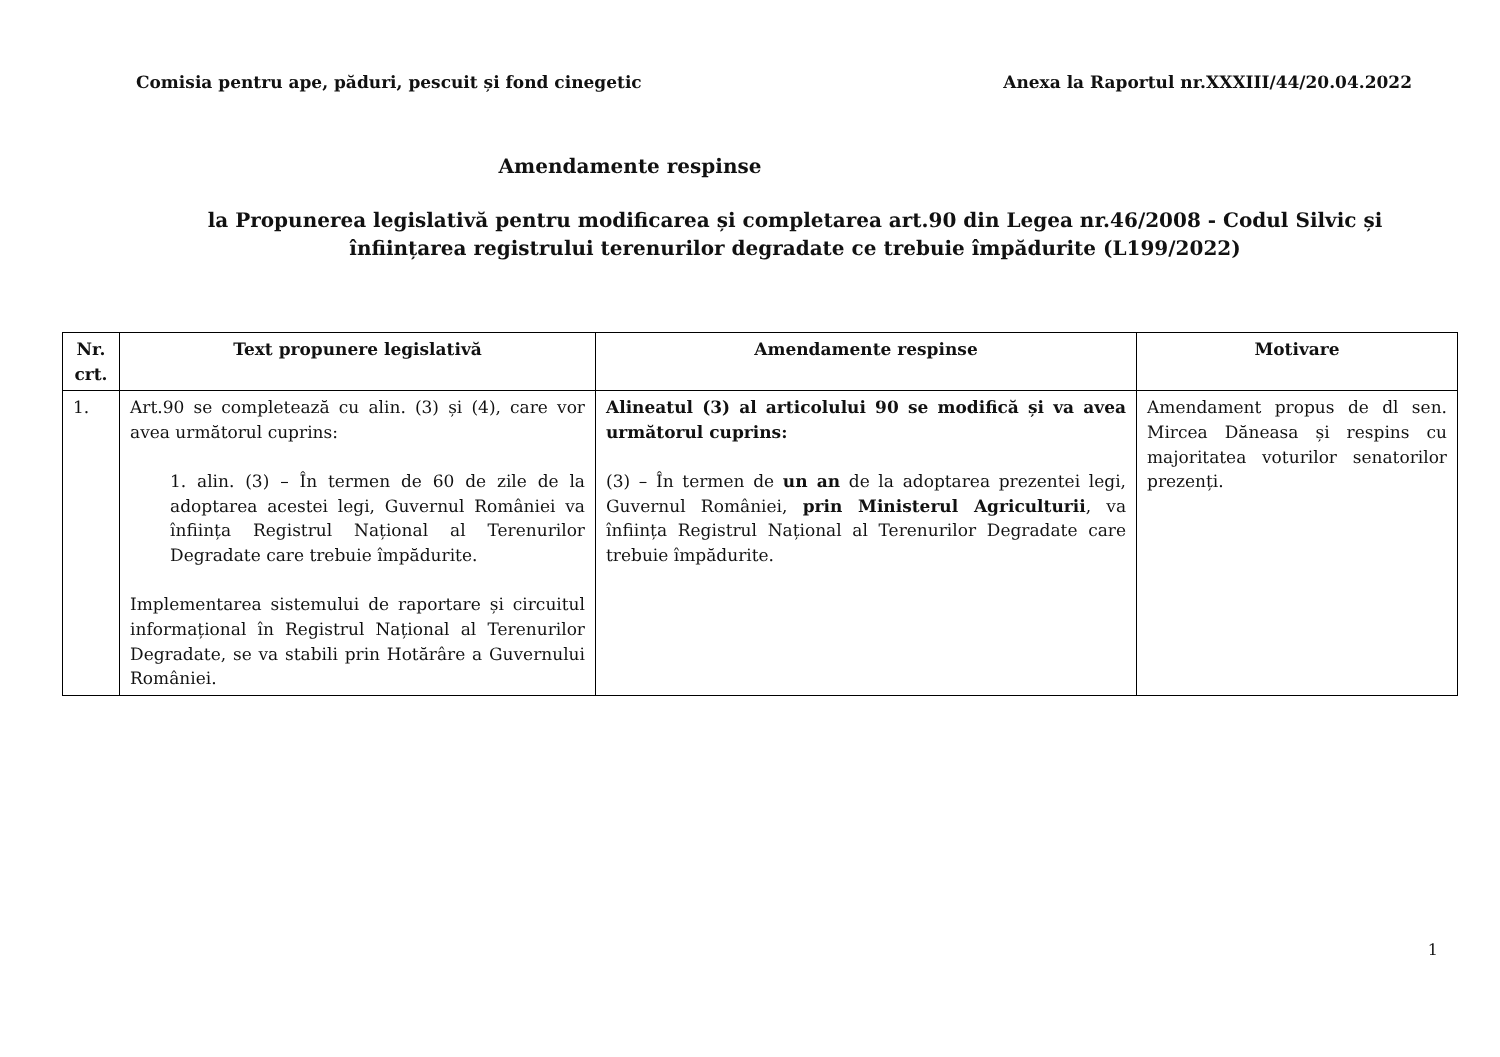Comisia pentru ape, păduri, pescuit și fond cinegetic Anexa la Raportul nr.XXXIII/44/20.04.2022
Amendamente respinse
la Propunerea legislativă pentru modificarea și completarea art.90 din Legea nr.46/2008 - Codul Silvic și înființarea registrului terenurilor degradate ce trebuie împădurite (L199/2022)
| Nr. crt. | Text propunere legislativă | Amendamente respinse | Motivare |
| --- | --- | --- | --- |
| 1. | Art.90 se completează cu alin. (3) și (4), care vor avea următorul cuprins: 1. alin. (3) – În termen de 60 de zile de la adoptarea acestei legi, Guvernul României va înființa Registrul Național al Terenurilor Degradate care trebuie împădurite. Implementarea sistemului de raportare și circuitul informațional în Registrul Național al Terenurilor Degradate, se va stabili prin Hotărâre a Guvernului României. | Alineatul (3) al articolului 90 se modifică și va avea următorul cuprins: (3) – În termen de un an de la adoptarea prezentei legi, Guvernul României, prin Ministerul Agriculturii , va înființa Registrul Național al Terenurilor Degradate care trebuie împădurite. | Amendament propus de dl sen. Mircea Dăneasa și respins cu majoritatea voturilor senatorilor prezenți. |
1